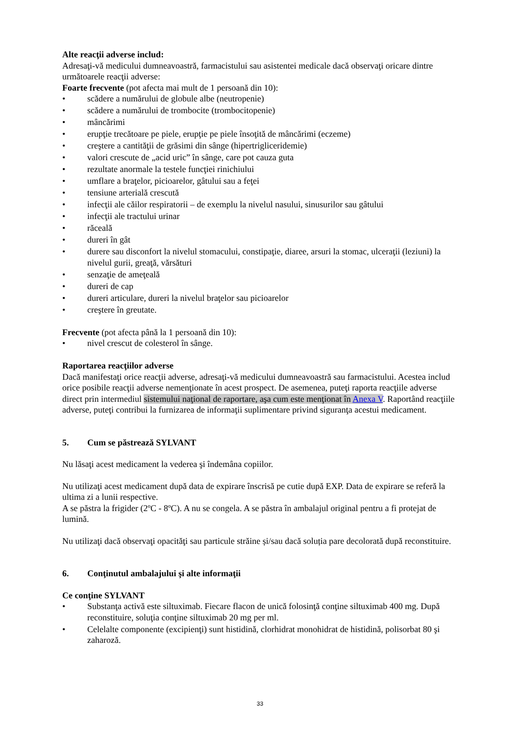Alte reacţii adverse includ:
Adresaţi-vă medicului dumneavoastră, farmacistului sau asistentei medicale dacă observaţi oricare dintre următoarele reacţii adverse:
Foarte frecvente (pot afecta mai mult de 1 persoană din 10):
• scădere a numărului de globule albe (neutropenie)
• scădere a numărului de trombocite (trombocitopenie)
• mâncărimi
• erupţie trecătoare pe piele, erupţie pe piele însoţită de mâncărimi (eczeme)
• creştere a cantităţii de grăsimi din sânge (hipertrigliceridemie)
• valori crescute de „acid uric” în sânge, care pot cauza guta
• rezultate anormale la testele funcţiei rinichiului
• umflare a braţelor, picioarelor, gâtului sau a feţei
• tensiune arterială crescută
• infecţii ale căilor respiratorii – de exemplu la nivelul nasului, sinusurilor sau gâtului
• infecţii ale tractului urinar
• răceală
• dureri în gât
• durere sau disconfort la nivelul stomacului, constipaţie, diaree, arsuri la stomac, ulceraţii (leziuni) la nivelul gurii, greaţă, vărsături
• senzaţie de ameţeală
• dureri de cap
• dureri articulare, dureri la nivelul braţelor sau picioarelor
• creştere în greutate.
Frecvente (pot afecta până la 1 persoană din 10):
• nivel crescut de colesterol în sânge.
Raportarea reacţiilor adverse
Dacă manifestaţi orice reacţii adverse, adresaţi-vă medicului dumneavoastră sau farmacistului. Acestea includ orice posibile reacţii adverse nemenţionate în acest prospect. De asemenea, puteţi raporta reacţiile adverse direct prin intermediul sistemului naţional de raportare, aşa cum este menţionat în Anexa V. Raportând reacţiile adverse, puteţi contribui la furnizarea de informaţii suplimentare privind siguranţa acestui medicament.
5. Cum se păstrează SYLVANT
Nu lăsaţi acest medicament la vederea şi îndemâna copiilor.
Nu utilizaţi acest medicament după data de expirare înscrisă pe cutie după EXP. Data de expirare se referă la ultima zi a lunii respective.
A se păstra la frigider (2ºC - 8ºC). A nu se congela. A se păstra în ambalajul original pentru a fi protejat de lumină.
Nu utilizaţi dacă observaţi opacităţi sau particule străine și/sau dacă soluția pare decolorată după reconstituire.
6. Conţinutul ambalajului şi alte informaţii
Ce conţine SYLVANT
• Substanţa activă este siltuximab. Fiecare flacon de unică folosinţă conţine siltuximab 400 mg. După reconstituire, soluţia conţine siltuximab 20 mg per ml.
• Celelalte componente (excipienţi) sunt histidină, clorhidrat monohidrat de histidină, polisorbat 80 şi zaharoză.
33